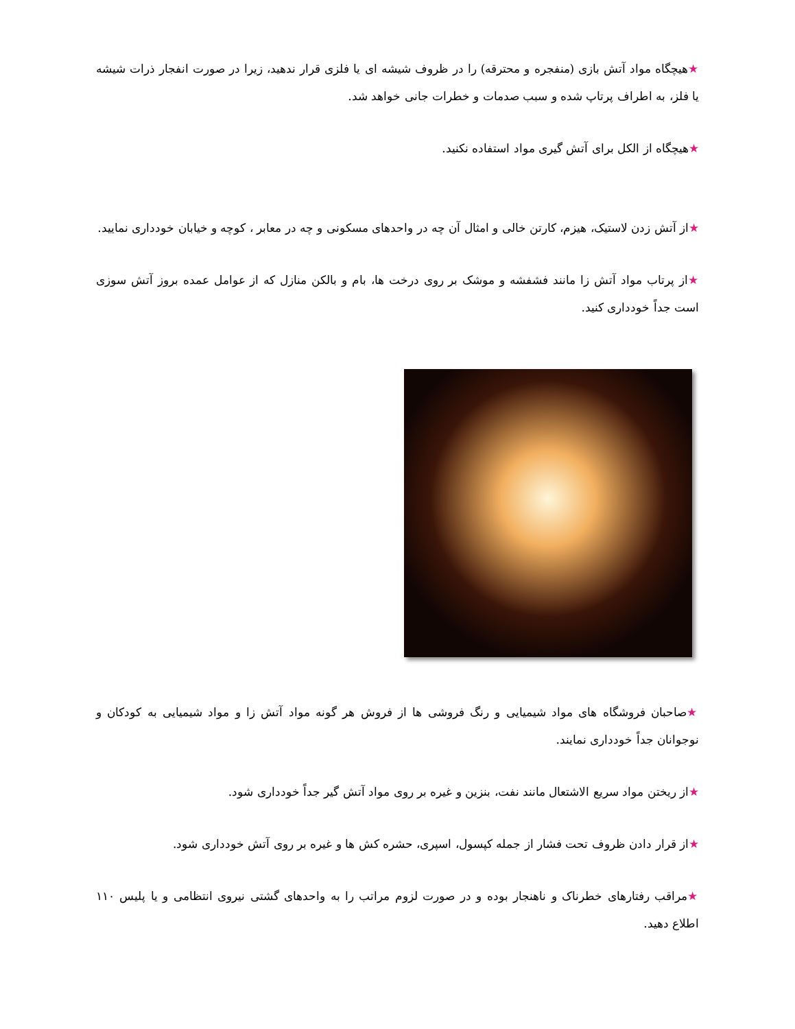★هیچگاه مواد آتش بازی (منفجره و محترقه) را در ظروف شیشه ای یا فلزی قرار ندهید، زیرا در صورت انفجار ذرات شیشه یا فلز، به اطراف پرتاپ شده و سبب صدمات و خطرات جانی خواهد شد.
★هیچگاه از الکل برای آتش گیری مواد استفاده نکنید.
★از آتش زدن لاستیک، هیزم، کارتن خالی و امثال آن چه در واحدهای مسکونی و چه در معابر ، کوچه و خیابان خودداری نمایید.
★از پرتاب مواد آتش زا مانند فشفشه و موشک بر روی درخت ها، بام و بالکن منازل که از عوامل عمده بروز آتش سوزی است جداً خودداری کنید.
★صاحبان فروشگاه های مواد شیمیایی و رنگ فروشی ها از فروش هر گونه مواد آتش زا و مواد شیمیایی به کودکان و نوجوانان جداً خودداری نمایند.
★از ریختن مواد سریع الاشتعال مانند نفت، بنزین و غیره بر روی مواد آتش گیر جداً خودداری شود.
★از قرار دادن ظروف تحت فشار از جمله کپسول، اسپری، حشره کش ها و غیره بر روی آتش خودداری شود.
★مراقب رفتارهای خطرناک و ناهنجار بوده و در صورت لزوم مراتب را به واحدهای گشتی نیروی انتظامی و یا پلیس ۱۱۰ اطلاع دهید.